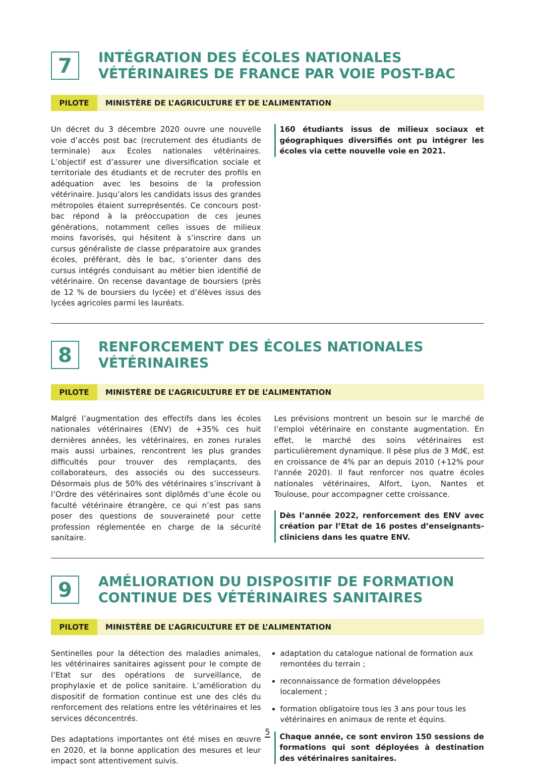7
INTÉGRATION DES ÉCOLES NATIONALES
VÉTÉRINAIRES DE FRANCE PAR VOIE POST-BAC
PILOTE MINISTÈRE DE L’AGRICULTURE ET DE L’ALIMENTATION
Un décret du 3 décembre 2020 ouvre une nouvelle voie d’accès post bac (recrutement des étudiants de terminale) aux Ecoles nationales vétérinaires. L’objectif est d’assurer une diversification sociale et territoriale des étudiants et de recruter des profils en adéquation avec les besoins de la profession vétérinaire. Jusqu’alors les candidats issus des grandes métropoles étaient surreprésentés. Ce concours post-bac répond à la préoccupation de ces jeunes générations, notamment celles issues de milieux moins favorisés, qui hésitent à s’inscrire dans un cursus généraliste de classe préparatoire aux grandes écoles, préférant, dès le bac, s’orienter dans des cursus intégrés conduisant au métier bien identifié de vétérinaire. On recense davantage de boursiers (près de 12 % de boursiers du lycée) et d’élèves issus des lycées agricoles parmi les lauréats.
160 étudiants issus de milieux sociaux et géographiques diversifiés ont pu intégrer les écoles via cette nouvelle voie en 2021.
8
RENFORCEMENT DES ÉCOLES NATIONALES
VÉTÉRINAIRES
PILOTE MINISTÈRE DE L’AGRICULTURE ET DE L’ALIMENTATION
Malgré l’augmentation des effectifs dans les écoles nationales vétérinaires (ENV) de +35% ces huit dernières années, les vétérinaires, en zones rurales mais aussi urbaines, rencontrent les plus grandes difficultés pour trouver des remplaçants, des collaborateurs, des associés ou des successeurs. Désormais plus de 50% des vétérinaires s’inscrivant à l’Ordre des vétérinaires sont diplômés d’une école ou faculté vétérinaire étrangère, ce qui n’est pas sans poser des questions de souveraineté pour cette profession réglementée en charge de la sécurité sanitaire.
Les prévisions montrent un besoin sur le marché de l’emploi vétérinaire en constante augmentation. En effet, le marché des soins vétérinaires est particulièrement dynamique. Il pèse plus de 3 Md€, est en croissance de 4% par an depuis 2010 (+12% pour l'année 2020). Il faut renforcer nos quatre écoles nationales vétérinaires, Alfort, Lyon, Nantes et Toulouse, pour accompagner cette croissance.
Dès l’année 2022, renforcement des ENV avec création par l’Etat de 16 postes d’enseignants-cliniciens dans les quatre ENV.
9
AMÉLIORATION DU DISPOSITIF DE FORMATION
CONTINUE DES VÉTÉRINAIRES SANITAIRES
PILOTE MINISTÈRE DE L’AGRICULTURE ET DE L’ALIMENTATION
Sentinelles pour la détection des maladies animales, les vétérinaires sanitaires agissent pour le compte de l’Etat sur des opérations de surveillance, de prophylaxie et de police sanitaire. L’amélioration du dispositif de formation continue est une des clés du renforcement des relations entre les vétérinaires et les services déconcentrés.
Des adaptations importantes ont été mises en œuvre en 2020, et la bonne application des mesures et leur impact sont attentivement suivis.
adaptation du catalogue national de formation aux remontées du terrain ;
reconnaissance de formation développées localement ;
formation obligatoire tous les 3 ans pour tous les vétérinaires en animaux de rente et équins.
Chaque année, ce sont environ 150 sessions de formations qui sont déployées à destination des vétérinaires sanitaires.
5